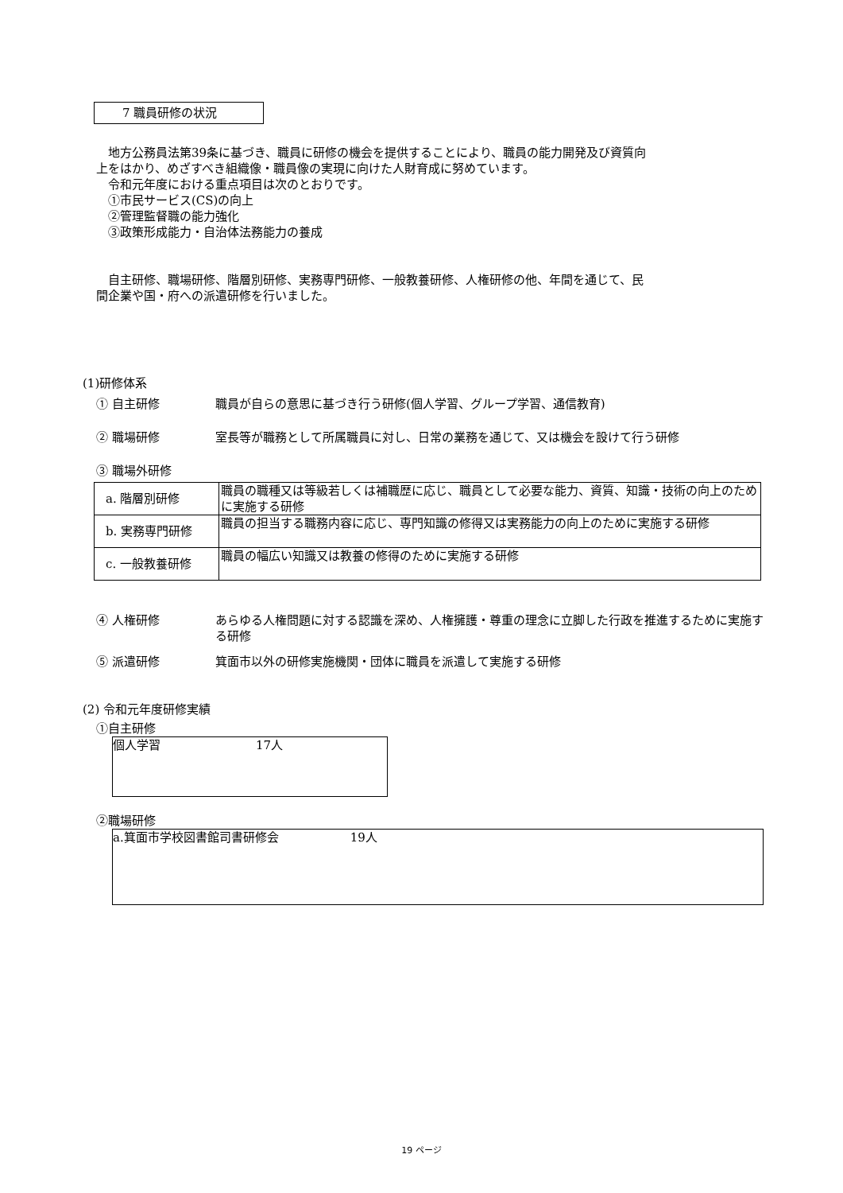7 職員研修の状況
　地方公務員法第39条に基づき、職員に研修の機会を提供することにより、職員の能力開発及び資質向上をはかり、めざすべき組織像・職員像の実現に向けた人財育成に努めています。
　令和元年度における重点項目は次のとおりです。
　①市民サービス(CS)の向上
　②管理監督職の能力強化
　③政策形成能力・自治体法務能力の養成
　自主研修、職場研修、階層別研修、実務専門研修、一般教養研修、人権研修の他、年間を通じて、民間企業や国・府への派遣研修を行いました。
(1)研修体系
① 自主研修 職員が自らの意思に基づき行う研修(個人学習、グループ学習、通信教育)
② 職場研修 室長等が職務として所属職員に対し、日常の業務を通じて、又は機会を設けて行う研修
③ 職場外研修
| a. 階層別研修 | 職員の職種又は等級若しくは補職歴に応じ、職員として必要な能力、資質、知識・技術の向上のために実施する研修 |
| b. 実務専門研修 | 職員の担当する職務内容に応じ、専門知識の修得又は実務能力の向上のために実施する研修 |
| c. 一般教養研修 | 職員の幅広い知識又は教養の修得のために実施する研修 |
④ 人権研修 あらゆる人権問題に対する認識を深め、人権擁護・尊重の理念に立脚した行政を推進するために実施する研修
⑤ 派遣研修 箕面市以外の研修実施機関・団体に職員を派遣して実施する研修
(2) 令和元年度研修実績
①自主研修
個人学習　　　　　　　　17人
②職場研修
a.箕面市学校図書館司書研修会　　　　　　19人
19 ページ